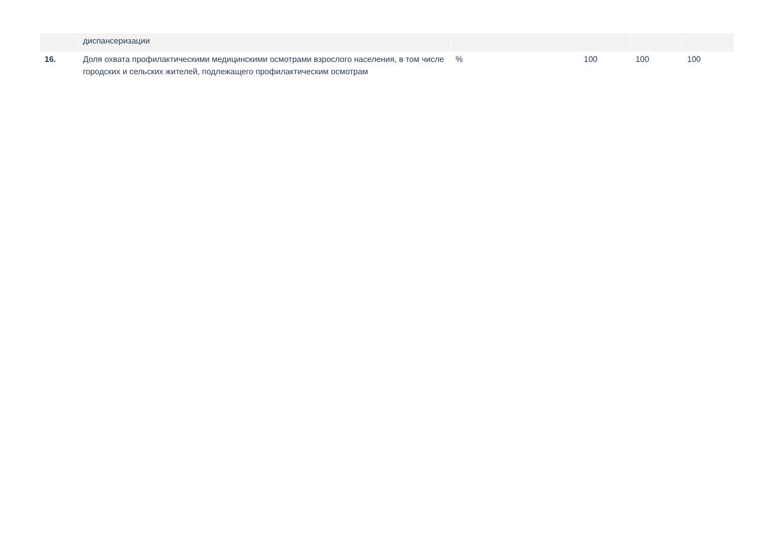| | диспансеризации | | | | |
| 16. | Доля охвата профилактическими медицинскими осмотрами взрослого населения, в том числе городских и сельских жителей, подлежащего профилактическим осмотрам | % | 100 | 100 | 100 |